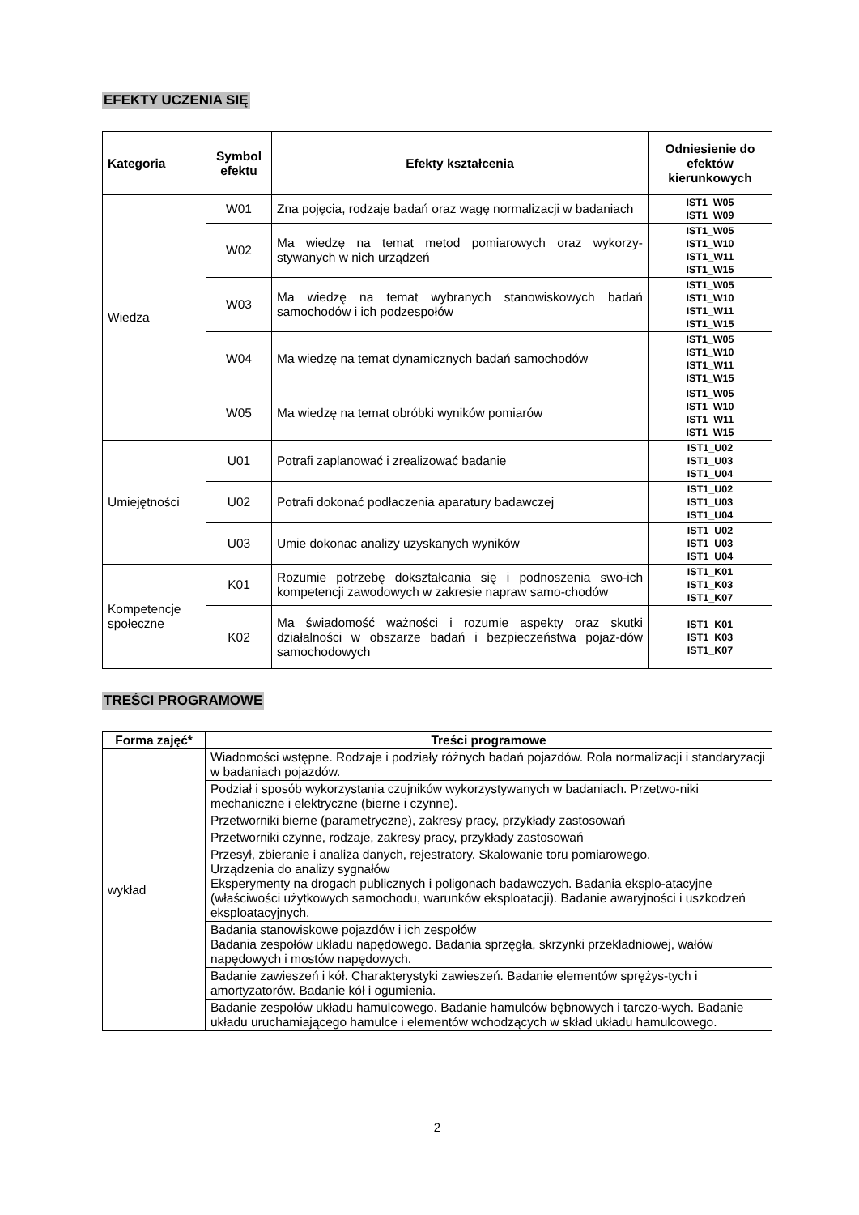EFEKTY UCZENIA SIĘ
| Kategoria | Symbol efektu | Efekty kształcenia | Odniesienie do efektów kierunkowych |
| --- | --- | --- | --- |
| Wiedza | W01 | Zna pojęcia, rodzaje badań oraz wagę normalizacji w badaniach | IST1_W05 IST1_W09 |
| | W02 | Ma wiedzę na temat metod pomiarowych oraz wykorzy-stywanych w nich urządzeń | IST1_W05 IST1_W10 IST1_W11 IST1_W15 |
| | W03 | Ma wiedzę na temat wybranych stanowiskowych badań samochodów i ich podzespołów | IST1_W05 IST1_W10 IST1_W11 IST1_W15 |
| | W04 | Ma wiedzę na temat dynamicznych badań samochodów | IST1_W05 IST1_W10 IST1_W11 IST1_W15 |
| | W05 | Ma wiedzę na temat obróbki wyników pomiarów | IST1_W05 IST1_W10 IST1_W11 IST1_W15 |
| Umiejętności | U01 | Potrafi zaplanować i zrealizować badanie | IST1_U02 IST1_U03 IST1_U04 |
| | U02 | Potrafi dokonać podłaczenia aparatury badawczej | IST1_U02 IST1_U03 IST1_U04 |
| | U03 | Umie dokonac analizy uzyskanych wyników | IST1_U02 IST1_U03 IST1_U04 |
| Kompetencje społeczne | K01 | Rozumie potrzebę dokształcania się i podnoszenia swo-ich kompetencji zawodowych w zakresie napraw samo-chodów | IST1_K01 IST1_K03 IST1_K07 |
| | K02 | Ma świadomość ważności i rozumie aspekty oraz skutki działalności w obszarze badań i bezpieczeństwa pojaz-dów samochodowych | IST1_K01 IST1_K03 IST1_K07 |
TREŚCI PROGRAMOWE
| Forma zajęć* | Treści programowe |
| --- | --- |
| wykład | Wiadomości wstępne. Rodzaje i podziały różnych badań pojazdów. Rola normalizacji i standaryzacji w badaniach pojazdów. |
| | Podział i sposób wykorzystania czujników wykorzystywanych w badaniach. Przetwo-niki mechaniczne i elektryczne (bierne i czynne). |
| | Przetworniki bierne (parametryczne), zakresy pracy, przykłady zastosowań |
| | Przetworniki czynne, rodzaje, zakresy pracy, przykłady zastosowań |
| | Przesył, zbieranie i analiza danych, rejestratory. Skalowanie toru pomiarowego. Urządzenia do analizy sygnałów Eksperymenty na drogach publicznych i poligonach badawczych. Badania eksplo-atacyjne (właściwości użytkowych samochodu, warunków eksploatacji). Badanie awaryjności i uszkodzeń eksploatacyjnych. |
| | Badania stanowiskowe pojazdów i ich zespołów Badania zespołów układu napędowego. Badania sprzęgła, skrzynki przekładniowej, wałów napędowych i mostów napędowych. |
| | Badanie zawieszeń i kół. Charakterystyki zawieszeń. Badanie elementów sprężys-tych i amortyzatorów. Badanie kół i ogumienia. |
| | Badanie zespołów układu hamulcowego. Badanie hamulców bębnowych i tarczo-wych. Badanie układu uruchamiającego hamulce i elementów wchodzących w skład układu hamulcowego. |
2